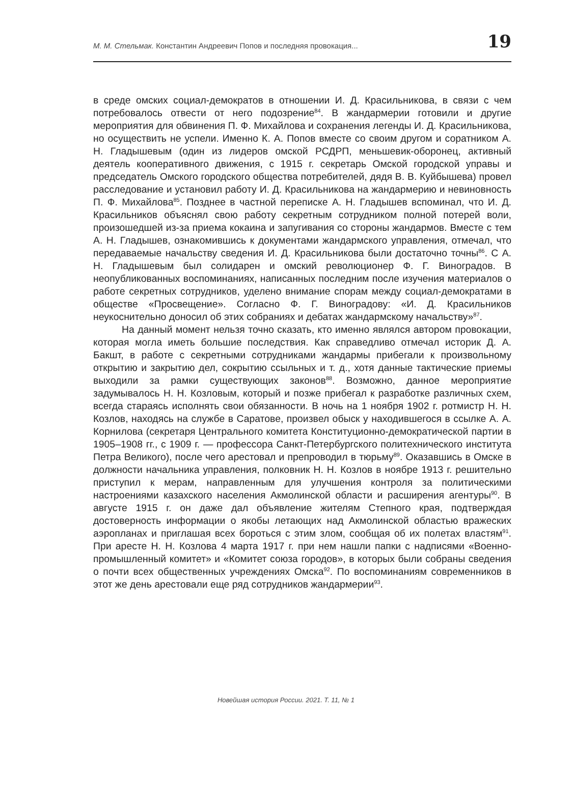М. М. Стельмак. Константин Андреевич Попов и последняя провокация... 19
в среде омских социал-демократов в отношении И. Д. Красильникова, в связи с чем потребовалось отвести от него подозрение<sup>84</sup>. В жандармерии готовили и другие мероприятия для обвинения П. Ф. Михайлова и сохранения легенды И. Д. Красильникова, но осуществить не успели. Именно К. А. Попов вместе со своим другом и соратником А. Н. Гладышевым (один из лидеров омской РСДРП, меньшевик-оборонец, активный деятель кооперативного движения, с 1915 г. секретарь Омской городской управы и председатель Омского городского общества потребителей, дядя В. В. Куйбышева) провел расследование и установил работу И. Д. Красильникова на жандармерию и невиновность П. Ф. Михайлова<sup>85</sup>. Позднее в частной переписке А. Н. Гладышев вспоминал, что И. Д. Красильников объяснял свою работу секретным сотрудником полной потерей воли, произошедшей из-за приема кокаина и запугивания со стороны жандармов. Вместе с тем А. Н. Гладышев, ознакомившись к документами жандармского управления, отмечал, что передаваемые начальству сведения И. Д. Красильникова были достаточно точны<sup>86</sup>. С А. Н. Гладышевым был солидарен и омский революционер Ф. Г. Виноградов. В неопубликованных воспоминаниях, написанных последним после изучения материалов о работе секретных сотрудников, уделено внимание спорам между социал-демократами в обществе «Просвещение». Согласно Ф. Г. Виноградову: «И. Д. Красильников неукоснительно доносил об этих собраниях и дебатах жандармскому начальству»<sup>87</sup>.
На данный момент нельзя точно сказать, кто именно являлся автором провокации, которая могла иметь большие последствия. Как справедливо отмечал историк Д. А. Бакшт, в работе с секретными сотрудниками жандармы прибегали к произвольному открытию и закрытию дел, сокрытию ссыльных и т. д., хотя данные тактические приемы выходили за рамки существующих законов<sup>88</sup>. Возможно, данное мероприятие задумывалось Н. Н. Козловым, который и позже прибегал к разработке различных схем, всегда стараясь исполнять свои обязанности. В ночь на 1 ноября 1902 г. ротмистр Н. Н. Козлов, находясь на службе в Саратове, произвел обыск у находившегося в ссылке А. А. Корнилова (секретаря Центрального комитета Конституционно-демократической партии в 1905–1908 гг., с 1909 г. — профессора Санкт-Петербургского политехнического института Петра Великого), после чего арестовал и препроводил в тюрьму<sup>89</sup>. Оказавшись в Омске в должности начальника управления, полковник Н. Н. Козлов в ноябре 1913 г. решительно приступил к мерам, направленным для улучшения контроля за политическими настроениями казахского населения Акмолинской области и расширения агентуры<sup>90</sup>. В августе 1915 г. он даже дал объявление жителям Степного края, подтверждая достоверность информации о якобы летающих над Акмолинской областью вражеских аэропланах и приглашая всех бороться с этим злом, сообщая об их полетах властям<sup>91</sup>. При аресте Н. Н. Козлова 4 марта 1917 г. при нем нашли папки с надписями «Военно-промышленный комитет» и «Комитет союза городов», в которых были собраны сведения о почти всех общественных учреждениях Омска<sup>92</sup>. По воспоминаниям современников в этот же день арестовали еще ряд сотрудников жандармерии<sup>93</sup>.
Новейшая история России. 2021. Т. 11, № 1